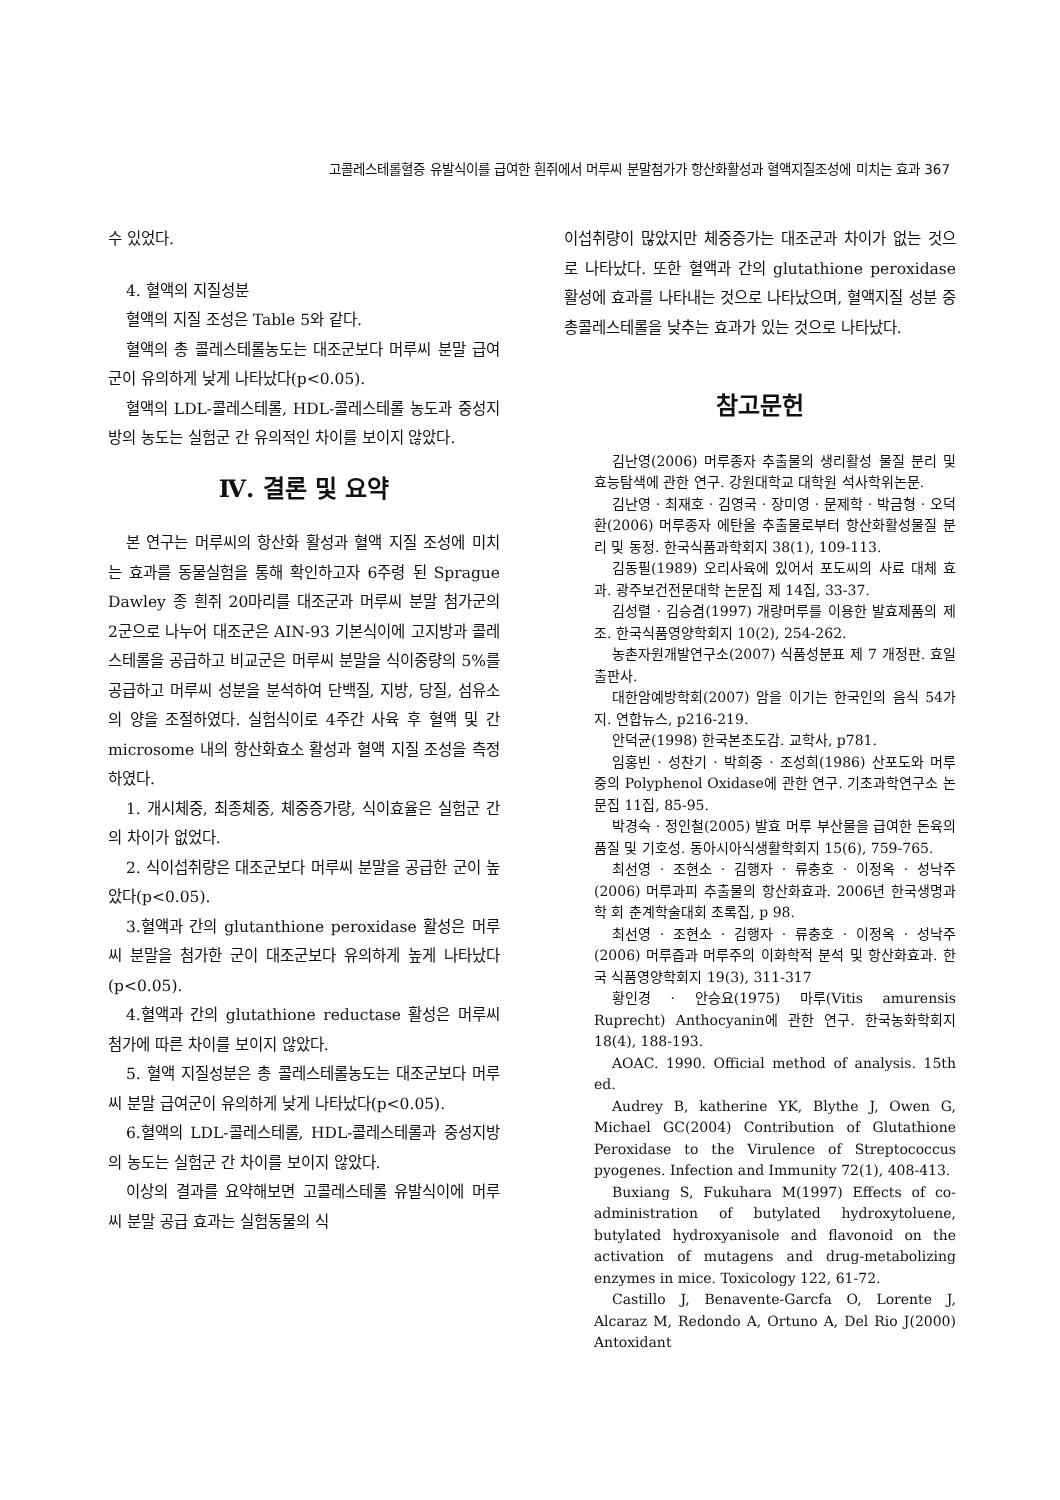고콜레스테롤혈증 유발식이를 급여한 흰쥐에서 머루씨 분말첨가가 항산화활성과 혈액지질조성에 미치는 효과 367
수 있었다.
4. 혈액의 지질성분
혈액의 지질 조성은 Table 5와 같다.
혈액의 총 콜레스테롤농도는 대조군보다 머루씨 분말 급여군이 유의하게 낮게 나타났다(p<0.05).
혈액의 LDL-콜레스테롤, HDL-콜레스테롤 농도과 중성지방의 농도는 실험군 간 유의적인 차이를 보이지 않았다.
Ⅳ. 결론 및 요약
본 연구는 머루씨의 항산화 활성과 혈액 지질 조성에 미치는 효과를 동물실험을 통해 확인하고자 6주령 된 Sprague Dawley 종 흰쥐 20마리를 대조군과 머루씨 분말 첨가군의 2군으로 나누어 대조군은 AIN-93 기본식이에 고지방과 콜레스테롤을 공급하고 비교군은 머루씨 분말을 식이중량의 5%를 공급하고 머루씨 성분을 분석하여 단백질, 지방, 당질, 섬유소의 양을 조절하였다. 실험식이로 4주간 사육 후 혈액 및 간 microsome 내의 항산화효소 활성과 혈액 지질 조성을 측정하였다.
1. 개시체중, 최종체중, 체중증가량, 식이효율은 실험군 간의 차이가 없었다.
2. 식이섭취량은 대조군보다 머루씨 분말을 공급한 군이 높았다(p<0.05).
3.혈액과 간의 glutanthione peroxidase 활성은 머루씨 분말을 첨가한 군이 대조군보다 유의하게 높게 나타났다(p<0.05).
4.혈액과 간의 glutathione reductase 활성은 머루씨 첨가에 따른 차이를 보이지 않았다.
5. 혈액 지질성분은 총 콜레스테롤농도는 대조군보다 머루씨 분말 급여군이 유의하게 낮게 나타났다(p<0.05).
6.혈액의 LDL-콜레스테롤, HDL-콜레스테롤과 중성지방의 농도는 실험군 간 차이를 보이지 않았다.
이상의 결과를 요약해보면 고콜레스테롤 유발식이에 머루씨 분말 공급 효과는 실험동물의 식
이섭취량이 많았지만 체중증가는 대조군과 차이가 없는 것으로 나타났다. 또한 혈액과 간의 glutathione peroxidase 활성에 효과를 나타내는 것으로 나타났으며, 혈액지질 성분 중 총콜레스테롤을 낮추는 효과가 있는 것으로 나타났다.
참고문헌
김난영(2006) 머루종자 추출물의 생리활성 물질 분리 및 효능탐색에 관한 연구. 강원대학교 대학원 석사학위논문.
김난영 · 최재호 · 김영국 · 장미영 · 문제학 · 박금형 · 오덕환(2006) 머루종자 에탄올 추출물로부터 항산화활성물질 분리 및 동정. 한국식품과학회지 38(1), 109-113.
김동필(1989) 오리사육에 있어서 포도씨의 사료 대체 효과. 광주보건전문대학 논문집 제 14집, 33-37.
김성렬 · 김승겸(1997) 개량머루를 이용한 발효제품의 제조. 한국식품영양학회지 10(2), 254-262.
농촌자원개발연구소(2007) 식품성분표 제 7 개정판. 효일출판사.
대한암예방학회(2007) 암을 이기는 한국인의 음식 54가지. 연합뉴스, p216-219.
안덕균(1998) 한국본초도감. 교학사, p781.
임홍빈 · 성찬기 · 박희중 · 조성희(1986) 산포도와 머루 중의 Polyphenol Oxidase에 관한 연구. 기초과학연구소 논문집 11집, 85-95.
박경숙 · 정인철(2005) 발효 머루 부산물을 급여한 돈육의 품질 및 기호성. 동아시아식생활학회지 15(6), 759-765.
최선영 · 조현소 · 김행자 · 류충호 · 이정옥 · 성낙주(2006) 머루과피 추출물의 항산화효과. 2006년 한국생명과학 회 춘계학술대회 초록집, p 98.
최선영 · 조현소 · 김행자 · 류충호 · 이정옥 · 성낙주(2006) 머루즙과 머루주의 이화학적 분석 및 항산화효과. 한국 식품영양학회지 19(3), 311-317
황인경 · 안승요(1975) 마루(Vitis amurensis Ruprecht) Anthocyanin에 관한 연구. 한국농화학회지 18(4), 188-193.
AOAC. 1990. Official method of analysis. 15th ed.
Audrey B, katherine YK, Blythe J, Owen G, Michael GC(2004) Contribution of Glutathione Peroxidase to the Virulence of Streptococcus pyogenes. Infection and Immunity 72(1), 408-413.
Buxiang S, Fukuhara M(1997) Effects of co-administration of butylated hydroxytoluene, butylated hydroxyanisole and flavonoid on the activation of mutagens and drug-metabolizing enzymes in mice. Toxicology 122, 61-72.
Castillo J, Benavente-Garcfa O, Lorente J, Alcaraz M, Redondo A, Ortuno A, Del Rio J(2000) Antoxidant